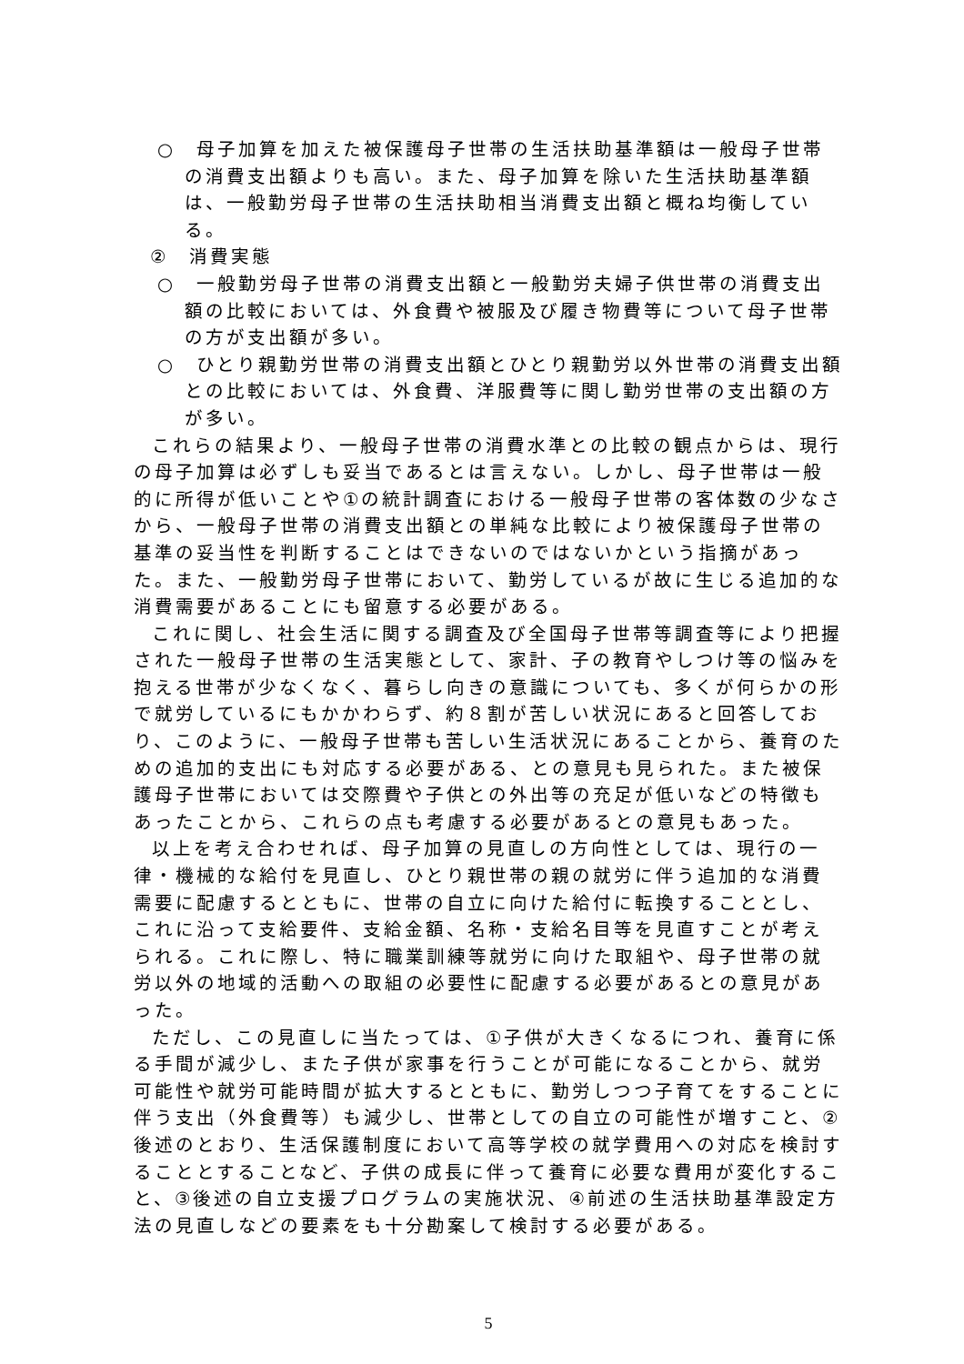○　母子加算を加えた被保護母子世帯の生活扶助基準額は一般母子世帯の消費支出額よりも高い。また、母子加算を除いた生活扶助基準額は、一般勤労母子世帯の生活扶助相当消費支出額と概ね均衡している。
②　消費実態
○　一般勤労母子世帯の消費支出額と一般勤労夫婦子供世帯の消費支出額の比較においては、外食費や被服及び履き物費等について母子世帯の方が支出額が多い。
○　ひとり親勤労世帯の消費支出額とひとり親勤労以外世帯の消費支出額との比較においては、外食費、洋服費等に関し勤労世帯の支出額の方が多い。
これらの結果より、一般母子世帯の消費水準との比較の観点からは、現行の母子加算は必ずしも妥当であるとは言えない。しかし、母子世帯は一般的に所得が低いことや①の統計調査における一般母子世帯の客体数の少なさから、一般母子世帯の消費支出額との単純な比較により被保護母子世帯の基準の妥当性を判断することはできないのではないかという指摘があった。また、一般勤労母子世帯において、勤労しているが故に生じる追加的な消費需要があることにも留意する必要がある。
これに関し、社会生活に関する調査及び全国母子世帯等調査等により把握された一般母子世帯の生活実態として、家計、子の教育やしつけ等の悩みを抱える世帯が少なくなく、暮らし向きの意識についても、多くが何らかの形で就労しているにもかかわらず、約８割が苦しい状況にあると回答しており、このように、一般母子世帯も苦しい生活状況にあることから、養育のための追加的支出にも対応する必要がある、との意見も見られた。また被保護母子世帯においては交際費や子供との外出等の充足が低いなどの特徴もあったことから、これらの点も考慮する必要があるとの意見もあった。
以上を考え合わせれば、母子加算の見直しの方向性としては、現行の一律・機械的な給付を見直し、ひとり親世帯の親の就労に伴う追加的な消費需要に配慮するとともに、世帯の自立に向けた給付に転換することとし、これに沿って支給要件、支給金額、名称・支給名目等を見直すことが考えられる。これに際し、特に職業訓練等就労に向けた取組や、母子世帯の就労以外の地域的活動への取組の必要性に配慮する必要があるとの意見があった。
ただし、この見直しに当たっては、①子供が大きくなるにつれ、養育に係る手間が減少し、また子供が家事を行うことが可能になることから、就労可能性や就労可能時間が拡大するとともに、勤労しつつ子育てをすることに伴う支出（外食費等）も減少し、世帯としての自立の可能性が増すこと、②後述のとおり、生活保護制度において高等学校の就学費用への対応を検討することとすることなど、子供の成長に伴って養育に必要な費用が変化すること、③後述の自立支援プログラムの実施状況、④前述の生活扶助基準設定方法の見直しなどの要素をも十分勘案して検討する必要がある。
5